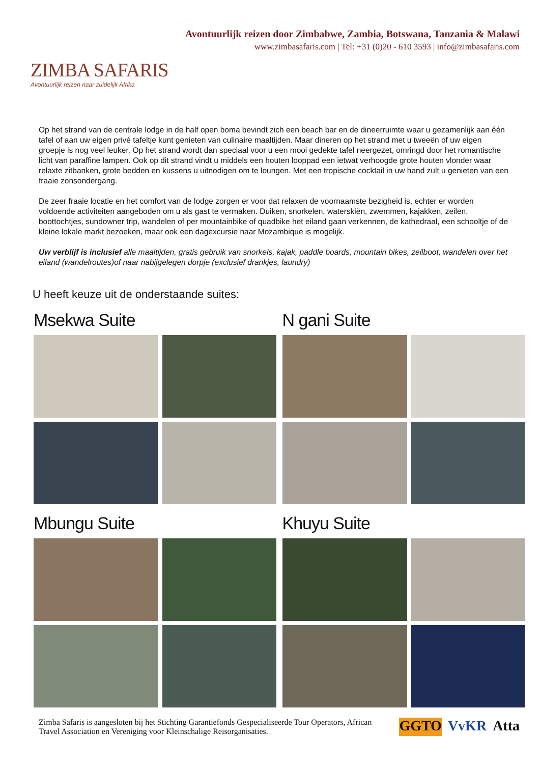ZIMBA SAFARIS
Avontuurlijk reizen naar zuidelijk Afrika
Avontuurlijk reizen door Zimbabwe, Zambia, Botswana, Tanzania & Malawi
www.zimbasafaris.com | Tel: +31 (0)20 - 610 3593 | info@zimbasafaris.com
Op het strand van de centrale lodge in de half open boma bevindt zich een beach bar en de dineerruimte waar u gezamenlijk aan één tafel of aan uw eigen privé tafeltje kunt genieten van culinaire maaltijden. Maar dineren op het strand met u tweeën of uw eigen groepje is nog veel leuker. Op het strand wordt dan speciaal voor u een mooi gedekte tafel neergezet, omringd door het romantische licht van paraffine lampen. Ook op dit strand vindt u middels een houten looppad een ietwat verhoogde grote houten vlonder waar relaxte zitbanken, grote bedden en kussens u uitnodigen om te loungen. Met een tropische cocktail in uw hand zult u genieten van een fraaie zonsondergang.
De zeer fraaie locatie en het comfort van de lodge zorgen er voor dat relaxen de voornaamste bezigheid is, echter er worden voldoende activiteiten aangeboden om u als gast te vermaken. Duiken, snorkelen, waterskiën, zwemmen, kajakken, zeilen, boottochtjes, sundowner trip, wandelen of per mountainbike of quadbike het eiland gaan verkennen, de kathedraal, een schooltje of de kleine lokale markt bezoeken, maar ook een dagexcursie naar Mozambique is mogelijk.
Uw verblijf is inclusief alle maaltijden, gratis gebruik van snorkels, kajak, paddle boards, mountain bikes, zeilboot, wandelen over het eiland (wandelroutes)of naar nabijgelegen dorpje (exclusief drankjes, laundry)
U heeft keuze uit de onderstaande suites:
Msekwa Suite
N gani Suite
Mbungu Suite
Khuyu Suite
Zimba Safaris is aangesloten bij het Stichting Garantiefonds Gespecialiseerde Tour Operators, African Travel Association en Vereniging voor Kleinschalige Reisorganisaties.
GGTO VvKR Atta